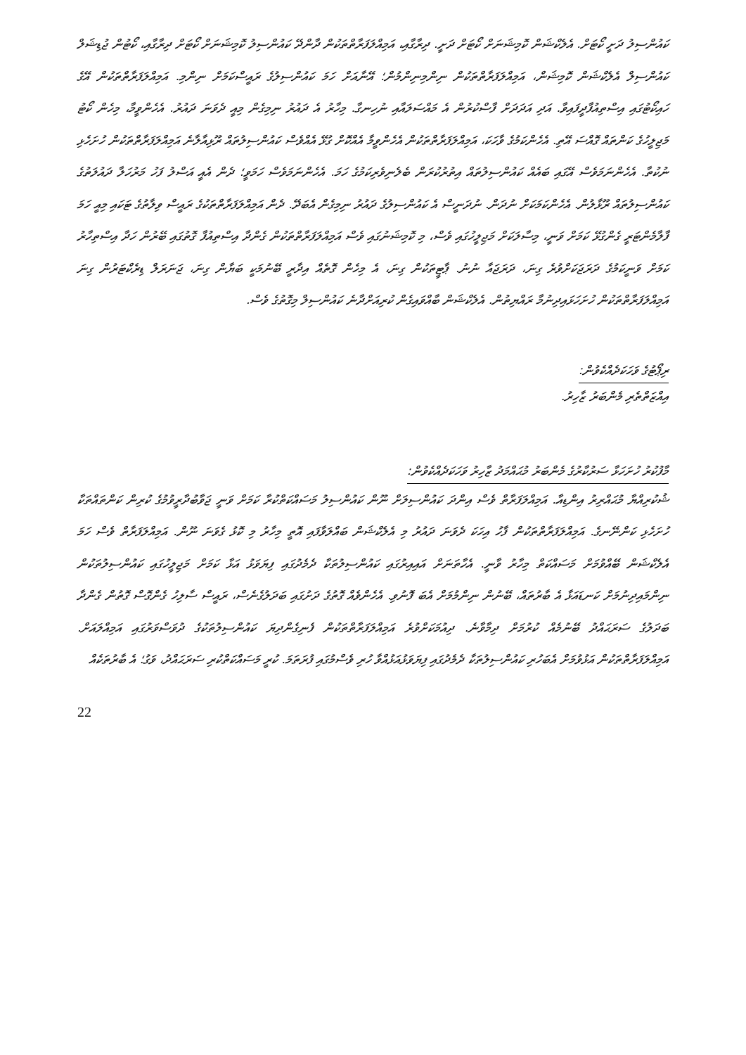ކައުންސިލު ދަށީ ކޯޓަށް. އެލެކްޝަން ކޮމިޝަނަށް ކޯޓަށް ދަށީ. ދިރާގާއި، އަމިއްލަފަރާތްތަކުން ދާންދޭ ކައުންސިލު ކޮމިޝަނަށް ކޯޓަށް ދިރާގާއި، ކޯޓުން ޖުޑިޝަލް ކައުންސިލް އެލެކްޝަން ކޮމިޝަން، އަމިއްލަފަރާތްތަކުން ނިންމިނިންމުން؛ އޭނާއަށް ހަމަ ކައުންސިލުގެ ރައީސްކަމަށް ނިންމި. އަމިއްލަފަރާތްތަކުން އޭގެ ހައިކޯޓުގައި އިސްތިއުފާދީފައިވާ. އަދި އަދަދަށް ފާސްކުރުން އެ މައްސަލައާއި ނުހިނގާ. މިހާރު އެ ދައުރު ނިމިގެން މިއީ ދެވަނަ ދައުރު. އެހެންވީމާ، މިހެން ކޯޓު މަޖިލީހުގެ ކަންތައް ގޮއްސަ އޭތި. އެހެންކަމުގެ ވާހަކަ، އަމިއްލަފަރާތްތަކުން އެހެންވީމާ އެއްކޮށް ގުޅޭ އެއްވެސް ކައުންސިލުތައް ރޫޅިއާލާނެ އަމިއްލަފަރާތްތަކުން ހުށަހެޅި ނުކުތާ. އެހެންނަމަވެސް އޭގައި ބައެއް ކައުންސިލުތައް އިތުރުކުރަން ބެލެނިވެރިކަމުގެ ހަމަ. އެހެންނަމަވެސް ހަމަވީ؛ ދެން އެއީ އަސްލު ފަހު މަރުހަލާ ދައުލަތުގެ ކައުންސިލުތައް ރޫޅާލުން. އެހެންކަމަކަށް ނުދަން. ނުދަނީސް އެ ކައުންސިލުގެ ދައުރު ނިމިގެން އެބަދޭ. ދެން އަމިއްލަފަރާތްތަކުގެ ރައީސް ވިލާތުގެ ޓަކައި މިއީ ހަމަ ފާލާމެންޓަރީ ގެންގުޅޭ ކަމަށް ވަނީ، މިސާލަކަށް މަޖިލީހުގައި ވެސް، މި ކޮމިޝަނުގައި ވެސް އަމިއްލަފަރާތްތަކުން ގެންދާ އިސްތިއުފާ ގޮތުގައި ބޭރުން ހަދާ އިސްތިހާރު ކަމަށް ވަނީކަމުގެ ދަރަޖަކަށްވުރެ ގިނަ، ދަރަޖައާ ނުނު. ޕާޓީތަކުން ގިނަ، އެ މިހެން ގޮތެއް އިދާރީ ބޭނުމަކީ ބަޔާން ގިނަ، ޖަނަރަލް ޑިރެކްޓަރުން ގިނަ އަމިއްލަފަރާތްތަކުން ހުށަހަޅައިދިނުމާ ރައްޔިތުން. އެލެކްޝަން ބާއްވައިގެން ކުރިއަށްދާނެ ކައުންސިލް މިގޮތުގެ ވެސް.
ރިޕޯޓުގެ ވަހަކަދެއްކެވުން:
އިއްޒަތްތެރި މެންބަރު ޒާހިރު.
މާފުކުރު ހުށަހަޅާ ސަރުކާރުގެ މެންބަރު މުޙައްމަދު ޒާހިރު ވަހަކަދެއްކެވުން:
ޝުކުރިއްޔާ މުޙައްރިރު އިންޑިއާ. އަމިއްލަފަރާތް ވެސް އިންދަ ކައުންސިލަށް ނޫން ކައުންސިލު މަސައްކަތްކުރާ ކަމަށް ވަނީ ޖަވާބުދާރީވުމުގެ ކުރިން ކަންތައްތަކާ ހުށަހެޅި ކަންނޭނގެ. އަމިއްލަފަރާތްތަކުން ފާހު އިހަކަ ދެވަނަ ދައުރު މި އެލެކްޝަން ބައްލަވާފައި އޮތީ މިހާރު މި ކޮޅު ގެވަނަ ނޫން. އަމިއްލަފަރާތް ވެސް ހަމަ އެލެކްޝަން ބޭއްވުމަށް މަސައްކަތް މިހާރު ވާނީ. އެހާތަނަށް އައިއިރުގައި ކައުންސިލުތަކާ ދެމެދުގައި ފިޔަވަޅު އަޅާ ކަމަށް މަޖިލީހުގައި ކައުންސިލުތަކުން ނިންމައިދިނުމަށް ކަނޑައަޅާ އެ ބާރުތައް، ބޭނުން ނިންމުމަށް އެބަ ފޮނުވި. އެހެންވެއް ގޮތުގެ ދަށުގައި ބަދަލުގެނެސް، ރައީސް ސާލިހު ގެންގޮސް ގޮތުން ގެންދާ ބަދަލުގެ ސަރަޙައްދު ބޭނުމެއް ކުރުމަށް ދިމާވާނެ. ދިއުމަކަށްވުރެ އަމިއްލަފަރާތްތަކުން ފެނިގެންދިޔަ ކައުންސިލުތަކުގެ ދުވަސްވަރުގައި އަމިއްލައަށް. އަމިއްލަފަރާތްތަކުން އަޅުވުމަށް އެބަހުރި ކައުންސިލުތަކާ ދެމެދުގައި ފިޔަވަޅުއަޅުއްވާ ހުރި ވެސްމުގައި ފުރަތަމަ. ކުރީ މަސައްކަތްކުރި ސަރަޙައްދު، ވަގު؛ އެ ބާރުތަކެއް
22